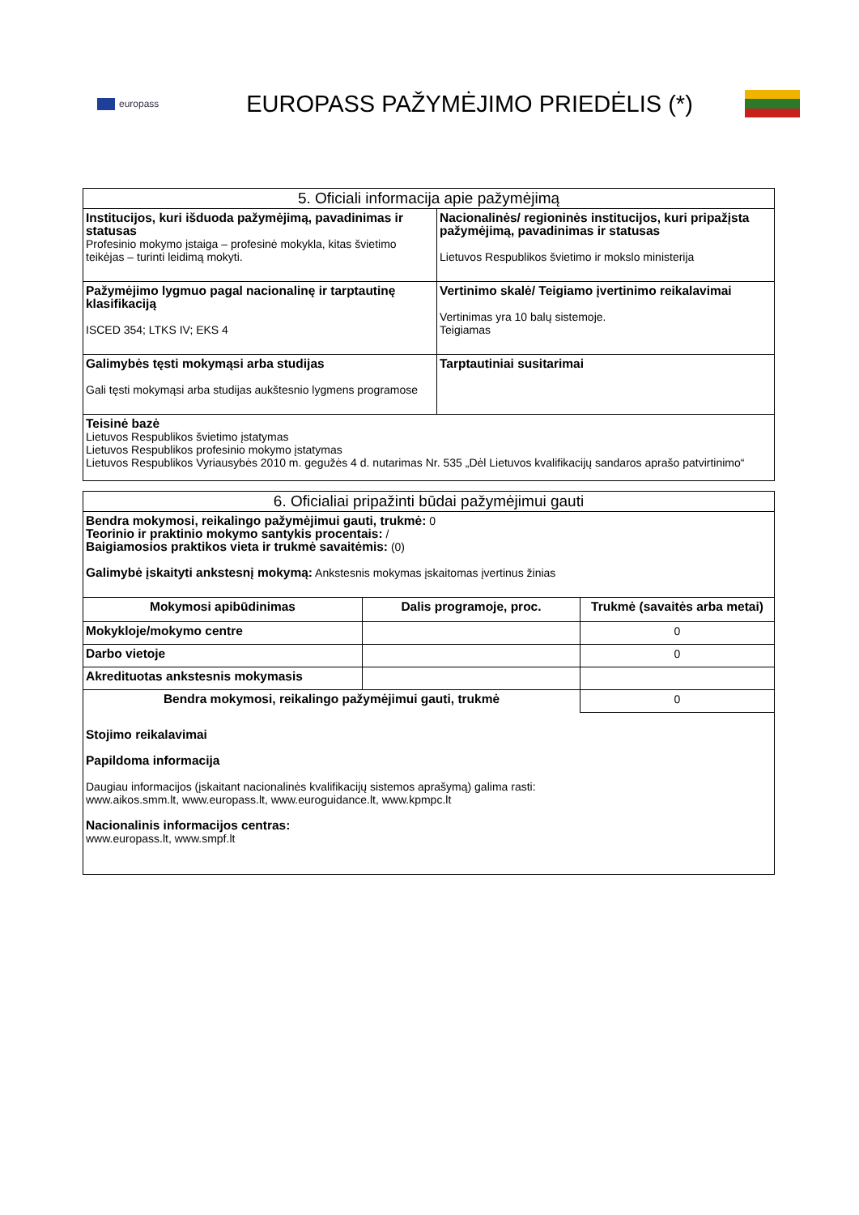europass
EUROPASS PAŽYMĖJIMO PRIEDĖLIS (*)
| 5. Oficiali informacija apie pažymėjimą | |
| --- | --- |
| Institucijos, kuri išduoda pažymėjimą, pavadinimas ir statusas Profesinio mokymo įstaiga – profesinė mokykla, kitas švietimo teikėjas – turinti leidimą mokyti. | Nacionalinės/ regioninės institucijos, kuri pripažįsta pažymėjimą, pavadinimas ir statusas Lietuvos Respublikos švietimo ir mokslo ministerija |
| Pažymėjimo lygmuo pagal nacionalinę ir tarptautinę klasifikaciją ISCED 354; LTKS IV; EKS 4 | Vertinimo skalė/ Teigiamo įvertinimo reikalavimai Vertinimas yra 10 balų sistemoje. Teigiamas |
| Galimybės tęsti mokymąsi arba studijas Gali tęsti mokymąsi arba studijas aukštesnio lygmens programose | Tarptautiniai susitarimai |
| Teisinė bazė Lietuvos Respublikos švietimo įstatymas Lietuvos Respublikos profesinio mokymo įstatymas Lietuvos Respublikos Vyriausybės 2010 m. gegužės 4 d. nutarimas Nr. 535 „Dėl Lietuvos kvalifikacijų sandaros aprašo patvirtinimo“ | |
| 6. Oficialiai pripažinti būdai pažymėjimui gauti | | |
| --- | --- | --- |
| Bendra mokymosi, reikalingo pažymėjimui gauti, trukmė: 0 Teorinio ir praktinio mokymo santykis procentais: / Baigiamosios praktikos vieta ir trukmė savaitėmis: (0) Galimybė įskaityti ankstesnį mokymą: Ankstesnis mokymas įskaitomas įvertinus žinias | | |
| Mokymosi apibūdinimas | Dalis programoje, proc. | Trukmė (savaitės arba metai) |
| Mokykloje/mokymo centre | | 0 |
| Darbo vietoje | | 0 |
| Akredituotas ankstesnis mokymasis | | |
| Bendra mokymosi, reikalingo pažymėjimui gauti, trukmė | | 0 |
| Stojimo reikalavimai Papildoma informacija Daugiau informacijos (įskaitant nacionalinės kvalifikacijų sistemos aprašymą) galima rasti: www.aikos.smm.lt , www.europass.lt , www.euroguidance.lt , www.kpmpc.lt Nacionalinis informacijos centras: www.europass.lt , www.smpf.lt | | |